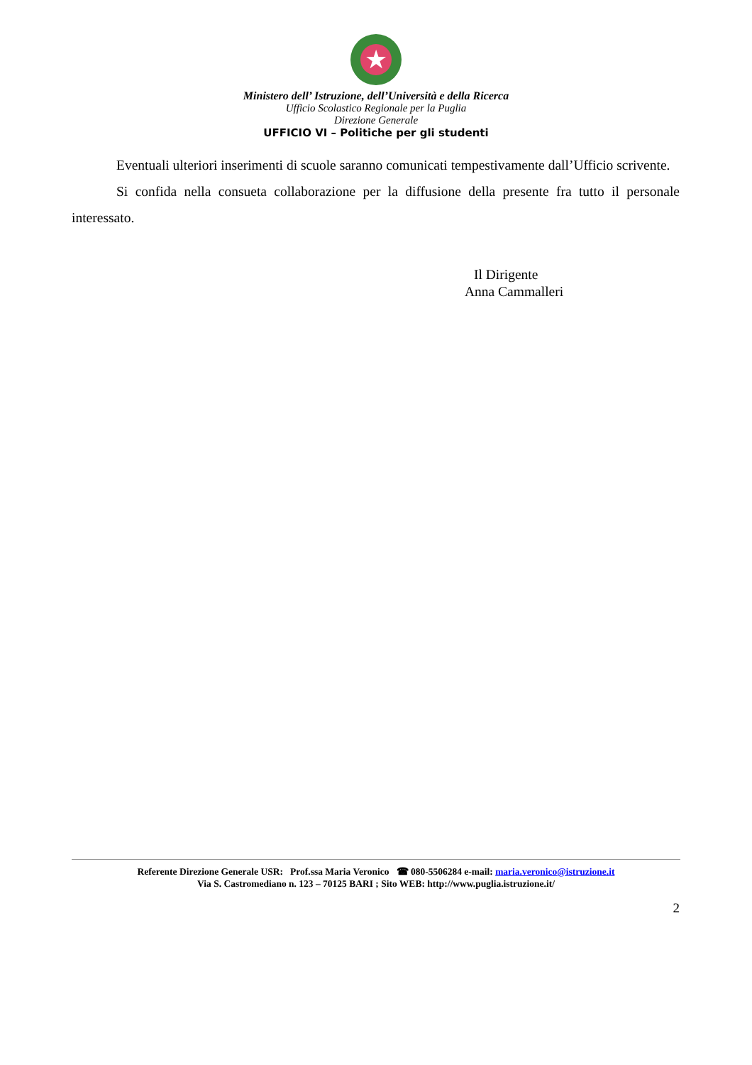★
Ministero dell’ Istruzione, dell’Università e della Ricerca
Ufficio Scolastico Regionale per la Puglia
Direzione Generale
UFFICIO VI – Politiche per gli studenti
Eventuali ulteriori inserimenti di scuole saranno comunicati tempestivamente dall’Ufficio scrivente.
Si confida nella consueta collaborazione per la diffusione della presente fra tutto il personale interessato.
Il Dirigente
Anna Cammalleri
Referente Direzione Generale USR: Prof.ssa Maria Veronico ☎ 080-5506284 e-mail: maria.veronico@istruzione.it
Via S. Castromediano n. 123 – 70125 BARI ; Sito WEB: http://www.puglia.istruzione.it/
2